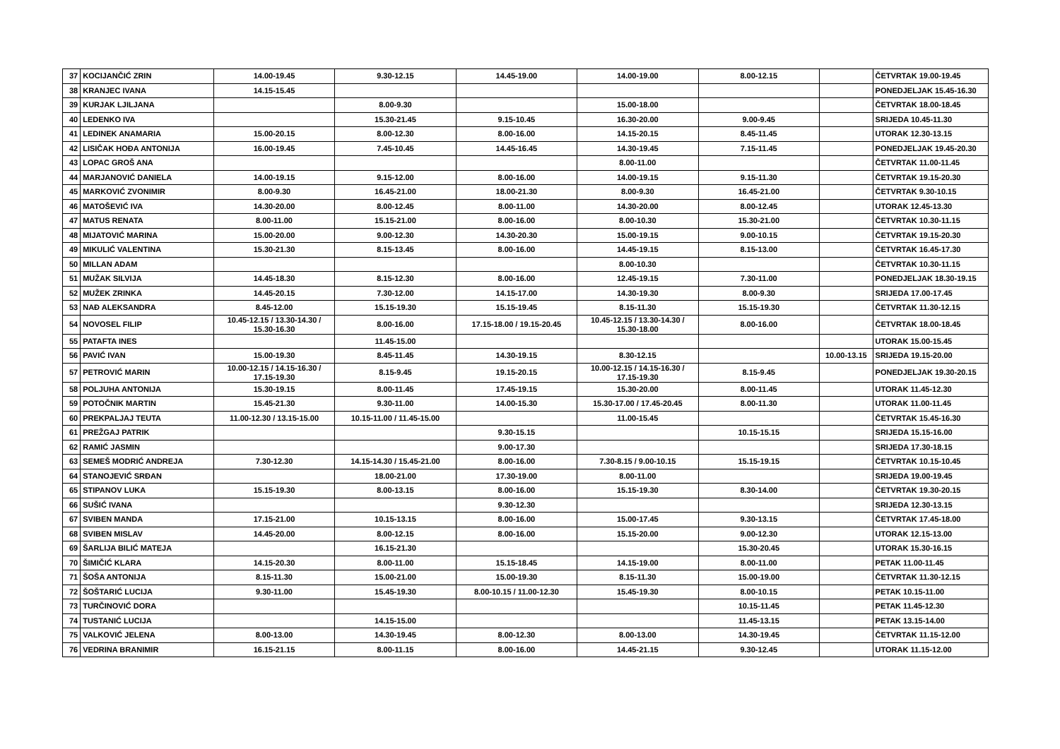| 37 | KOCIJANČIĆ ZRIN | 14.00-19.45 | 9.30-12.15 | 14.45-19.00 | 14.00-19.00 | 8.00-12.15 | | ČETVRTAK 19.00-19.45 |
| 38 | KRANJEC IVANA | 14.15-15.45 | | | | | | PONEDJELJAK 15.45-16.30 |
| 39 | KURJAK LJILJANA | | 8.00-9.30 | | 15.00-18.00 | | | ČETVRTAK 18.00-18.45 |
| 40 | LEDENKO IVA | | 15.30-21.45 | 9.15-10.45 | 16.30-20.00 | 9.00-9.45 | | SRIJEDA 10.45-11.30 |
| 41 | LEDINEK ANAMARIA | 15.00-20.15 | 8.00-12.30 | 8.00-16.00 | 14.15-20.15 | 8.45-11.45 | | UTORAK 12.30-13.15 |
| 42 | LISIČAK HOĐA ANTONIJA | 16.00-19.45 | 7.45-10.45 | 14.45-16.45 | 14.30-19.45 | 7.15-11.45 | | PONEDJELJAK 19.45-20.30 |
| 43 | LOPAC GROŠ ANA | | | | 8.00-11.00 | | | ČETVRTAK 11.00-11.45 |
| 44 | MARJANOVIĆ DANIELA | 14.00-19.15 | 9.15-12.00 | 8.00-16.00 | 14.00-19.15 | 9.15-11.30 | | ČETVRTAK 19.15-20.30 |
| 45 | MARKOVIĆ ZVONIMIR | 8.00-9.30 | 16.45-21.00 | 18.00-21.30 | 8.00-9.30 | 16.45-21.00 | | ČETVRTAK 9.30-10.15 |
| 46 | MATOŠEVIĆ IVA | 14.30-20.00 | 8.00-12.45 | 8.00-11.00 | 14.30-20.00 | 8.00-12.45 | | UTORAK 12.45-13.30 |
| 47 | MATUS RENATA | 8.00-11.00 | 15.15-21.00 | 8.00-16.00 | 8.00-10.30 | 15.30-21.00 | | ČETVRTAK 10.30-11.15 |
| 48 | MIJATOVIĆ MARINA | 15.00-20.00 | 9.00-12.30 | 14.30-20.30 | 15.00-19.15 | 9.00-10.15 | | ČETVRTAK 19.15-20.30 |
| 49 | MIKULIĆ VALENTINA | 15.30-21.30 | 8.15-13.45 | 8.00-16.00 | 14.45-19.15 | 8.15-13.00 | | ČETVRTAK 16.45-17.30 |
| 50 | MILLAN ADAM | | | | 8.00-10.30 | | | ČETVRTAK 10.30-11.15 |
| 51 | MUŽAK SILVIJA | 14.45-18.30 | 8.15-12.30 | 8.00-16.00 | 12.45-19.15 | 7.30-11.00 | | PONEDJELJAK 18.30-19.15 |
| 52 | MUŽEK ZRINKA | 14.45-20.15 | 7.30-12.00 | 14.15-17.00 | 14.30-19.30 | 8.00-9.30 | | SRIJEDA 17.00-17.45 |
| 53 | NAĐ ALEKSANDRA | 8.45-12.00 | 15.15-19.30 | 15.15-19.45 | 8.15-11.30 | 15.15-19.30 | | ČETVRTAK 11.30-12.15 |
| 54 | NOVOSEL FILIP | 10.45-12.15 / 13.30-14.30 / 15.30-16.30 | 8.00-16.00 | 17.15-18.00 / 19.15-20.45 | 10.45-12.15 / 13.30-14.30 / 15.30-18.00 | 8.00-16.00 | | ČETVRTAK 18.00-18.45 |
| 55 | PATAFTA INES | | 11.45-15.00 | | | | | UTORAK 15.00-15.45 |
| 56 | PAVIĆ IVAN | 15.00-19.30 | 8.45-11.45 | 14.30-19.15 | 8.30-12.15 | | 10.00-13.15 | SRIJEDA 19.15-20.00 |
| 57 | PETROVIĆ MARIN | 10.00-12.15 / 14.15-16.30 / 17.15-19.30 | 8.15-9.45 | 19.15-20.15 | 10.00-12.15 / 14.15-16.30 / 17.15-19.30 | 8.15-9.45 | | PONEDJELJAK 19.30-20.15 |
| 58 | POLJUHA ANTONIJA | 15.30-19.15 | 8.00-11.45 | 17.45-19.15 | 15.30-20.00 | 8.00-11.45 | | UTORAK 11.45-12.30 |
| 59 | POTOČNIK MARTIN | 15.45-21.30 | 9.30-11.00 | 14.00-15.30 | 15.30-17.00 / 17.45-20.45 | 8.00-11.30 | | UTORAK 11.00-11.45 |
| 60 | PREKPALJAJ TEUTA | 11.00-12.30 / 13.15-15.00 | 10.15-11.00 / 11.45-15.00 | | 11.00-15.45 | | | ČETVRTAK 15.45-16.30 |
| 61 | PREŽGAJ PATRIK | | | 9.30-15.15 | | 10.15-15.15 | | SRIJEDA 15.15-16.00 |
| 62 | RAMIĆ JASMIN | | | 9.00-17.30 | | | | SRIJEDA 17.30-18.15 |
| 63 | SEMEŠ MODRIĆ ANDREJA | 7.30-12.30 | 14.15-14.30 / 15.45-21.00 | 8.00-16.00 | 7.30-8.15 / 9.00-10.15 | 15.15-19.15 | | ČETVRTAK 10.15-10.45 |
| 64 | STANOJEVIĆ SRĐAN | | 18.00-21.00 | 17.30-19.00 | 8.00-11.00 | | | SRIJEDA 19.00-19.45 |
| 65 | STIPANOV LUKA | 15.15-19.30 | 8.00-13.15 | 8.00-16.00 | 15.15-19.30 | 8.30-14.00 | | ČETVRTAK 19.30-20.15 |
| 66 | SUŠIĆ IVANA | | | 9.30-12.30 | | | | SRIJEDA 12.30-13.15 |
| 67 | SVIBEN MANDA | 17.15-21.00 | 10.15-13.15 | 8.00-16.00 | 15.00-17.45 | 9.30-13.15 | | ČETVRTAK 17.45-18.00 |
| 68 | SVIBEN MISLAV | 14.45-20.00 | 8.00-12.15 | 8.00-16.00 | 15.15-20.00 | 9.00-12.30 | | UTORAK 12.15-13.00 |
| 69 | ŠARLIJA BILIĆ MATEJA | | 16.15-21.30 | | | 15.30-20.45 | | UTORAK 15.30-16.15 |
| 70 | ŠIMIČIĆ KLARA | 14.15-20.30 | 8.00-11.00 | 15.15-18.45 | 14.15-19.00 | 8.00-11.00 | | PETAK 11.00-11.45 |
| 71 | ŠOŠA ANTONIJA | 8.15-11.30 | 15.00-21.00 | 15.00-19.30 | 8.15-11.30 | 15.00-19.00 | | ČETVRTAK 11.30-12.15 |
| 72 | ŠOŠTARIĆ LUCIJA | 9.30-11.00 | 15.45-19.30 | 8.00-10.15 / 11.00-12.30 | 15.45-19.30 | 8.00-10.15 | | PETAK 10.15-11.00 |
| 73 | TURČINOVIĆ DORA | | | | | 10.15-11.45 | | PETAK 11.45-12.30 |
| 74 | TUSTANIĆ LUCIJA | | 14.15-15.00 | | | 11.45-13.15 | | PETAK 13.15-14.00 |
| 75 | VALKOVIĆ JELENA | 8.00-13.00 | 14.30-19.45 | 8.00-12.30 | 8.00-13.00 | 14.30-19.45 | | ČETVRTAK 11.15-12.00 |
| 76 | VEDRINA BRANIMIR | 16.15-21.15 | 8.00-11.15 | 8.00-16.00 | 14.45-21.15 | 9.30-12.45 | | UTORAK 11.15-12.00 |